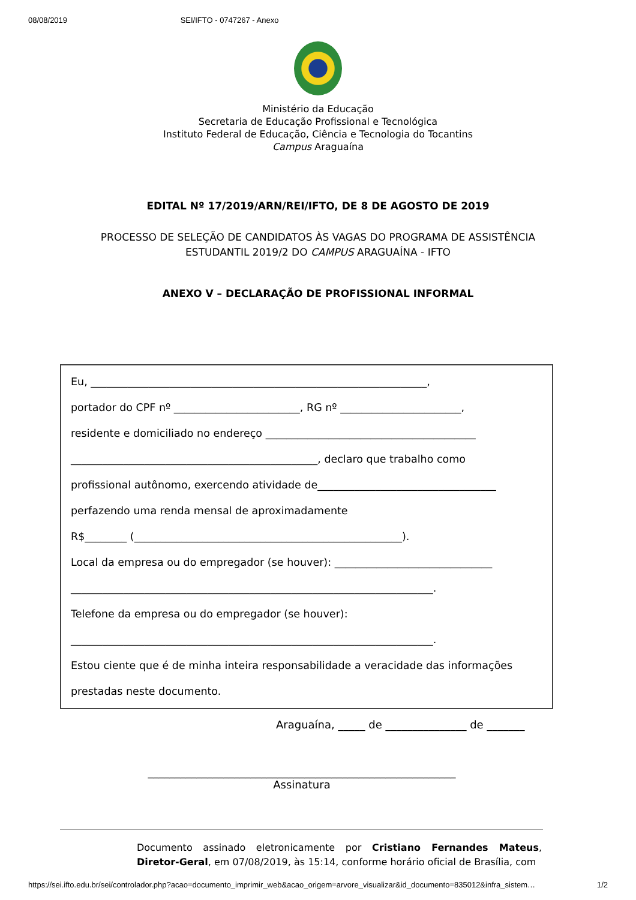08/08/2019 SEI/IFTO - 0747267 - Anexo
Ministério da Educação
Secretaria de Educação Profissional e Tecnológica
Instituto Federal de Educação, Ciência e Tecnologia do Tocantins
Campus Araguaína
EDITAL Nº 17/2019/ARN/REI/IFTO, DE 8 DE AGOSTO DE 2019
PROCESSO DE SELEÇÃO DE CANDIDATOS ÀS VAGAS DO PROGRAMA DE ASSISTÊNCIA
ESTUDANTIL 2019/2 DO CAMPUS ARAGUAÍNA - IFTO
ANEXO V – DECLARAÇÃO DE PROFISSIONAL INFORMAL
Eu, ________________________________________________________________,
portador do CPF nº ________________________, RG nº _______________________,
residente e domiciliado no endereço ________________________________________
_______________________________________________, declaro que trabalho como
profissional autônomo, exercendo atividade de__________________________________
perfazendo uma renda mensal de aproximadamente
R$________ (___________________________________________________).
Local da empresa ou do empregador (se houver): ______________________________
_____________________________________________________________________.
Telefone da empresa ou do empregador (se houver):
_____________________________________________________________________.
Estou ciente que é de minha inteira responsabilidade a veracidade das informações
prestadas neste documento.
Araguaína, _____ de _______________ de _______
_________________________________________________________
Assinatura
Documento assinado eletronicamente por Cristiano Fernandes Mateus, Diretor-Geral, em 07/08/2019, às 15:14, conforme horário oficial de Brasília, com
https://sei.ifto.edu.br/sei/controlador.php?acao=documento_imprimir_web&acao_origem=arvore_visualizar&id_documento=835012&infra_sistem… 1/2